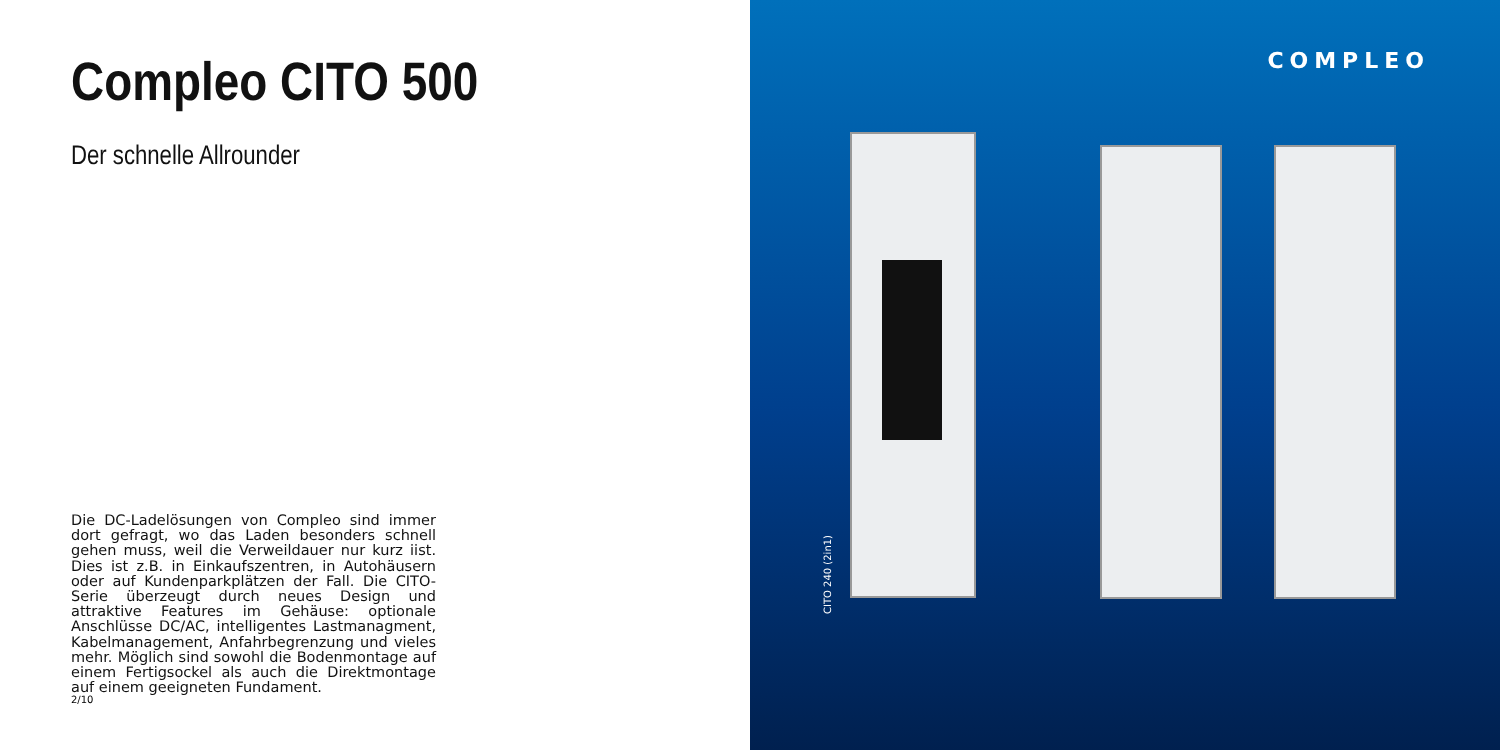Compleo CITO 500
Der schnelle Allrounder
Die DC-Ladelösungen von Compleo sind immer dort gefragt, wo das Laden besonders schnell gehen muss, weil die Verweildauer nur kurz iist. Dies ist z.B. in Einkaufszentren, in Autohäusern oder auf Kundenparkplätzen der Fall. Die CITO-Serie überzeugt durch neues Design und attraktive Features im Gehäuse: optionale Anschlüsse DC/AC, intelligentes Lastmanagment, Kabelmanagement, Anfahrbegrenzung und vieles mehr. Möglich sind sowohl die Bodenmontage auf einem Fertigsockel als auch die Direktmontage auf einem geeigneten Fundament.
2/10
COMPLEO
CITO 240 (2in1)